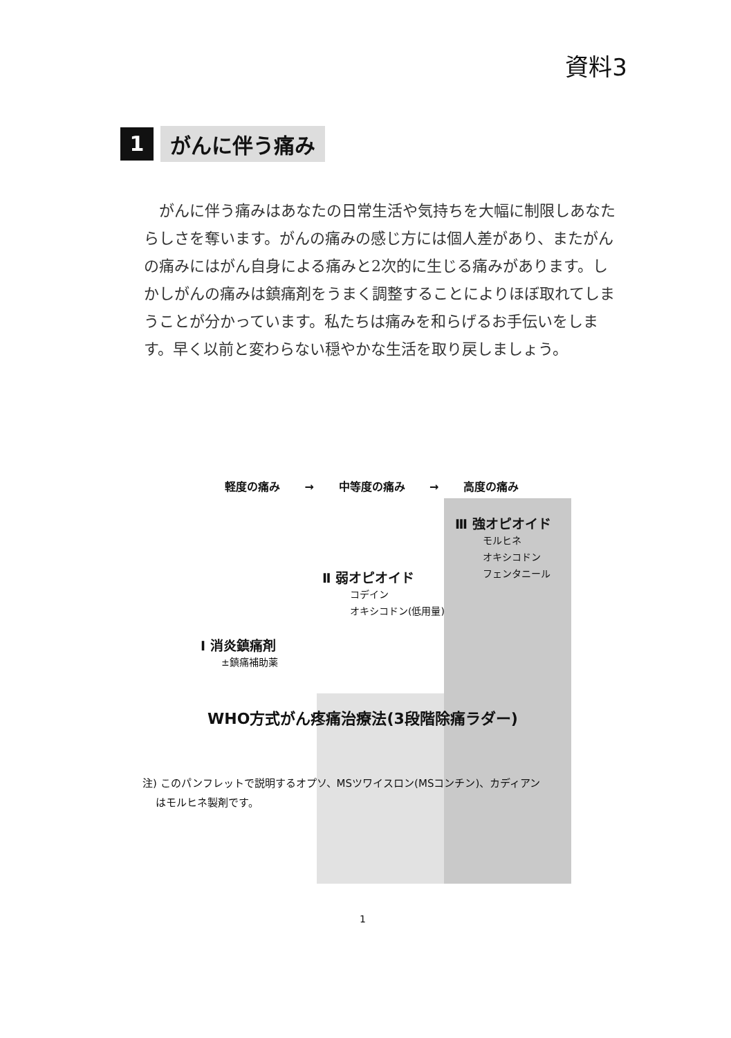資料3
1
がんに伴う痛み
がんに伴う痛みはあなたの日常生活や気持ちを大幅に制限しあなたらしさを奪います。がんの痛みの感じ方には個人差があり、またがんの痛みにはがん自身による痛みと2次的に生じる痛みがあります。しかしがんの痛みは鎮痛剤をうまく調整することによりほぼ取れてしまうことが分かっています。私たちは痛みを和らげるお手伝いをします。早く以前と変わらない穏やかな生活を取り戻しましょう。
軽度の痛み → 中等度の痛み → 高度の痛み
Ⅲ 強オピオイド
モルヒネ
オキシコドン
フェンタニール
Ⅱ 弱オピオイド
コデイン
オキシコドン(低用量)
Ⅰ 消炎鎮痛剤
±鎮痛補助薬
WHO方式がん疼痛治療法(3段階除痛ラダー)
注) このパンフレットで説明するオプソ、MSツワイスロン(MSコンチン)、カディアン
はモルヒネ製剤です。
1